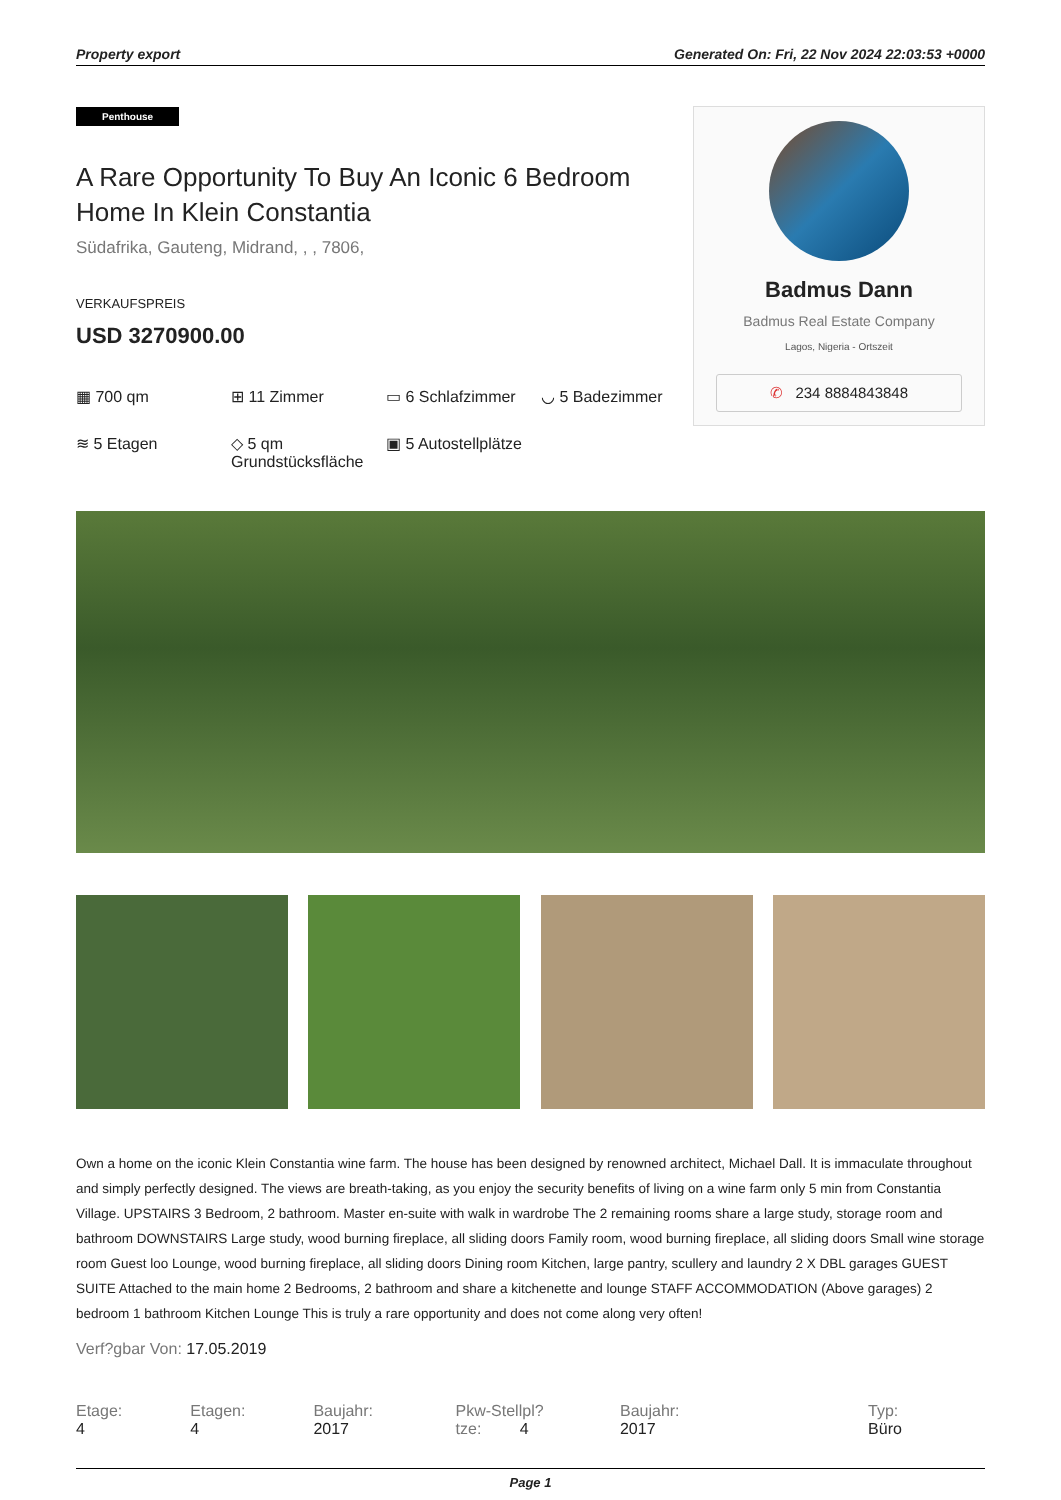Property export Generated On: Fri, 22 Nov 2024 22:03:53 +0000
Penthouse
A Rare Opportunity To Buy An Iconic 6 Bedroom Home In Klein Constantia
Südafrika, Gauteng, Midrand, , , 7806,
VERKAUFSPREIS
USD 3270900.00
▦ 700 qm
⊞ 11 Zimmer
▭ 6 Schlafzimmer
◡ 5 Badezimmer
≋ 5 Etagen
◇ 5 qm Grundstücksfläche
▣ 5 Autostellplätze
Badmus Dann
Badmus Real Estate Company
Lagos, Nigeria - Ortszeit
✆ 234 8884843848
Own a home on the iconic Klein Constantia wine farm. The house has been designed by renowned architect, Michael Dall. It is immaculate throughout and simply perfectly designed. The views are breath-taking, as you enjoy the security benefits of living on a wine farm only 5 min from Constantia Village. UPSTAIRS 3 Bedroom, 2 bathroom. Master en-suite with walk in wardrobe The 2 remaining rooms share a large study, storage room and bathroom DOWNSTAIRS Large study, wood burning fireplace, all sliding doors Family room, wood burning fireplace, all sliding doors Small wine storage room Guest loo Lounge, wood burning fireplace, all sliding doors Dining room Kitchen, large pantry, scullery and laundry 2 X DBL garages GUEST SUITE Attached to the main home 2 Bedrooms, 2 bathroom and share a kitchenette and lounge STAFF ACCOMMODATION (Above garages) 2 bedroom 1 bathroom Kitchen Lounge This is truly a rare opportunity and does not come along very often!
Verf?gbar Von: 17.05.2019
Etage: 4 Etagen: 4 Baujahr: 2017 Pkw-Stellpl?tze: 4 Baujahr: 2017 Typ: Büro
Page 1